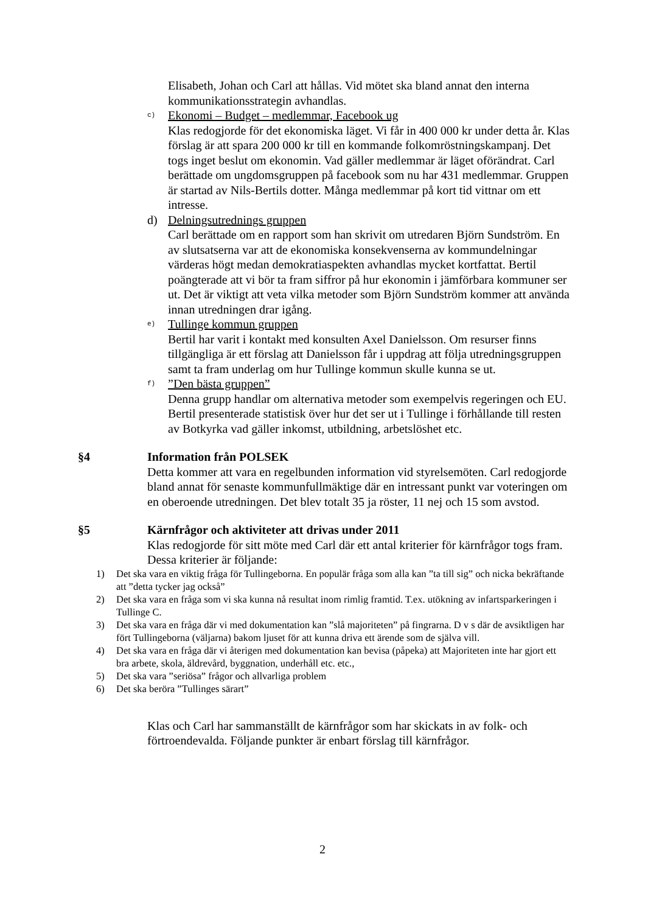Elisabeth, Johan och Carl att hållas. Vid mötet ska bland annat den interna kommunikationsstrategin avhandlas.
c)
Ekonomi – Budget – medlemmar, Facebook ug
Klas redogjorde för det ekonomiska läget. Vi får in 400 000 kr under detta år. Klas förslag är att spara 200 000 kr till en kommande folkomröstningskampanj. Det togs inget beslut om ekonomin. Vad gäller medlemmar är läget oförändrat. Carl berättade om ungdomsgruppen på facebook som nu har 431 medlemmar. Gruppen är startad av Nils-Bertils dotter. Många medlemmar på kort tid vittnar om ett intresse.
d) Delningsutrednings gruppen
Carl berättade om en rapport som han skrivit om utredaren Björn Sundström. En av slutsatserna var att de ekonomiska konsekvenserna av kommundelningar värderas högt medan demokratiaspekten avhandlas mycket kortfattat. Bertil poängterade att vi bör ta fram siffror på hur ekonomin i jämförbara kommuner ser ut. Det är viktigt att veta vilka metoder som Björn Sundström kommer att använda innan utredningen drar igång.
e)
Tullinge kommun gruppen
Bertil har varit i kontakt med konsulten Axel Danielsson. Om resurser finns tillgängliga är ett förslag att Danielsson får i uppdrag att följa utredningsgruppen samt ta fram underlag om hur Tullinge kommun skulle kunna se ut.
f)
”Den bästa gruppen”
Denna grupp handlar om alternativa metoder som exempelvis regeringen och EU. Bertil presenterade statistisk över hur det ser ut i Tullinge i förhållande till resten av Botkyrka vad gäller inkomst, utbildning, arbetslöshet etc.
§4 Information från POLSEK
Detta kommer att vara en regelbunden information vid styrelsemöten. Carl redogjorde bland annat för senaste kommunfullmäktige där en intressant punkt var voteringen om en oberoende utredningen. Det blev totalt 35 ja röster, 11 nej och 15 som avstod.
§5 Kärnfrågor och aktiviteter att drivas under 2011
Klas redogjorde för sitt möte med Carl där ett antal kriterier för kärnfrågor togs fram. Dessa kriterier är följande:
1) Det ska vara en viktig fråga för Tullingeborna. En populär fråga som alla kan ”ta till sig” och nicka bekräftande att ”detta tycker jag också”
2) Det ska vara en fråga som vi ska kunna nå resultat inom rimlig framtid. T.ex. utökning av infartsparkeringen i Tullinge C.
3) Det ska vara en fråga där vi med dokumentation kan ”slå majoriteten” på fingrarna. D v s där de avsiktligen har fört Tullingeborna (väljarna) bakom ljuset för att kunna driva ett ärende som de själva vill.
4) Det ska vara en fråga där vi återigen med dokumentation kan bevisa (påpeka) att Majoriteten inte har gjort ett bra arbete, skola, äldrevård, byggnation, underhåll etc. etc.,
5) Det ska vara ”seriösa” frågor och allvarliga problem
6) Det ska beröra ”Tullinges särart”
Klas och Carl har sammanställt de kärnfrågor som har skickats in av folk- och förtroendevalda. Följande punkter är enbart förslag till kärnfrågor.
2